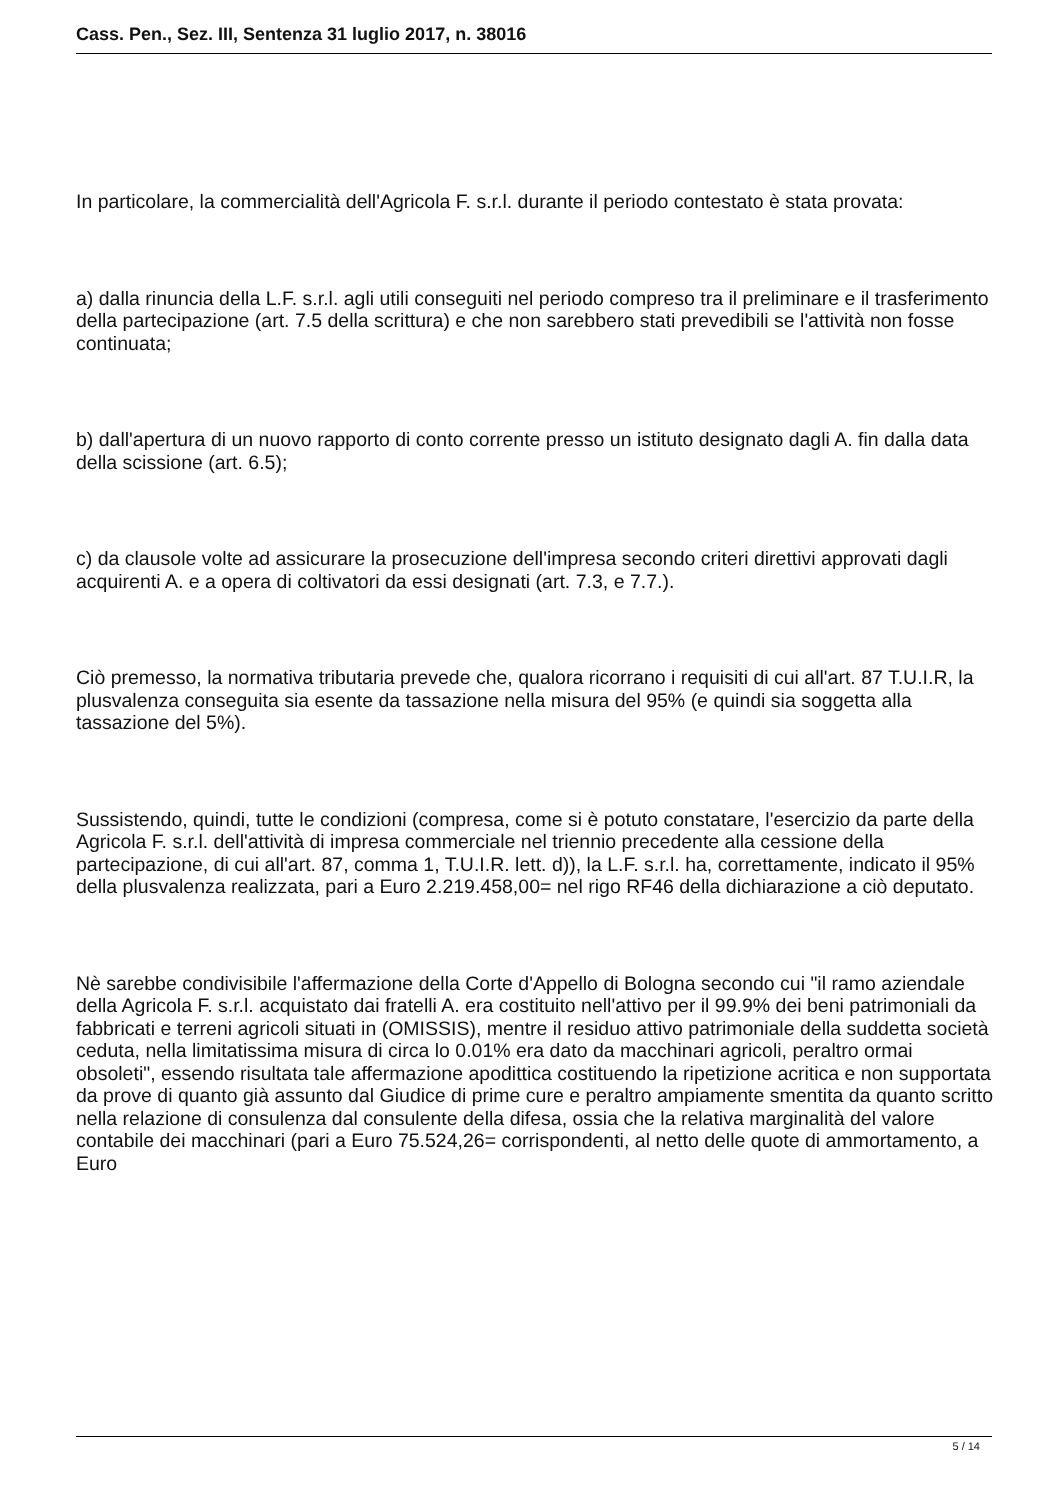Cass. Pen., Sez. III, Sentenza 31 luglio 2017, n. 38016
In particolare, la commercialità dell'Agricola F. s.r.l. durante il periodo contestato è stata provata:
a) dalla rinuncia della L.F. s.r.l. agli utili conseguiti nel periodo compreso tra il preliminare e il trasferimento della partecipazione (art. 7.5 della scrittura) e che non sarebbero stati prevedibili se l'attività non fosse continuata;
b) dall'apertura di un nuovo rapporto di conto corrente presso un istituto designato dagli A. fin dalla data della scissione (art. 6.5);
c) da clausole volte ad assicurare la prosecuzione dell'impresa secondo criteri direttivi approvati dagli acquirenti A. e a opera di coltivatori da essi designati (art. 7.3, e 7.7.).
Ciò premesso, la normativa tributaria prevede che, qualora ricorrano i requisiti di cui all'art. 87 T.U.I.R, la plusvalenza conseguita sia esente da tassazione nella misura del 95% (e quindi sia soggetta alla tassazione del 5%).
Sussistendo, quindi, tutte le condizioni (compresa, come si è potuto constatare, l'esercizio da parte della Agricola F. s.r.l. dell'attività di impresa commerciale nel triennio precedente alla cessione della partecipazione, di cui all'art. 87, comma 1, T.U.I.R. lett. d)), la L.F. s.r.l. ha, correttamente, indicato il 95% della plusvalenza realizzata, pari a Euro 2.219.458,00= nel rigo RF46 della dichiarazione a ciò deputato.
Nè sarebbe condivisibile l'affermazione della Corte d'Appello di Bologna secondo cui "il ramo aziendale della Agricola F. s.r.l. acquistato dai fratelli A. era costituito nell'attivo per il 99.9% dei beni patrimoniali da fabbricati e terreni agricoli situati in (OMISSIS), mentre il residuo attivo patrimoniale della suddetta società ceduta, nella limitatissima misura di circa lo 0.01% era dato da macchinari agricoli, peraltro ormai obsoleti", essendo risultata tale affermazione apodittica costituendo la ripetizione acritica e non supportata da prove di quanto già assunto dal Giudice di prime cure e peraltro ampiamente smentita da quanto scritto nella relazione di consulenza dal consulente della difesa, ossia che la relativa marginalità del valore contabile dei macchinari (pari a Euro 75.524,26= corrispondenti, al netto delle quote di ammortamento, a Euro
5 / 14